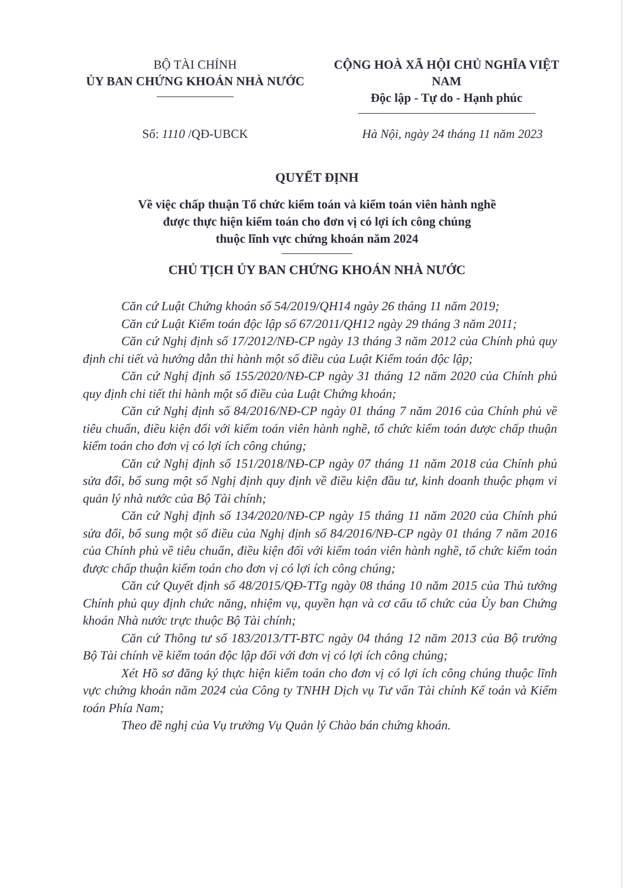BỘ TÀI CHÍNH
ỦY BAN CHỨNG KHOÁN NHÀ NƯỚC
CỘNG HOÀ XÃ HỘI CHỦ NGHĨA VIỆT NAM
Độc lập - Tự do - Hạnh phúc
Số: 1110 /QĐ-UBCK Hà Nội, ngày 24 tháng 11 năm 2023
QUYẾT ĐỊNH
Về việc chấp thuận Tổ chức kiểm toán và kiểm toán viên hành nghề
được thực hiện kiểm toán cho đơn vị có lợi ích công chúng
thuộc lĩnh vực chứng khoán năm 2024
CHỦ TỊCH ỦY BAN CHỨNG KHOÁN NHÀ NƯỚC
Căn cứ Luật Chứng khoán số 54/2019/QH14 ngày 26 tháng 11 năm 2019;
Căn cứ Luật Kiểm toán độc lập số 67/2011/QH12 ngày 29 tháng 3 năm 2011;
Căn cứ Nghị định số 17/2012/NĐ-CP ngày 13 tháng 3 năm 2012 của Chính phủ quy định chi tiết và hướng dẫn thi hành một số điều của Luật Kiểm toán độc lập;
Căn cứ Nghị định số 155/2020/NĐ-CP ngày 31 tháng 12 năm 2020 của Chính phủ quy định chi tiết thi hành một số điều của Luật Chứng khoán;
Căn cứ Nghị định số 84/2016/NĐ-CP ngày 01 tháng 7 năm 2016 của Chính phủ về tiêu chuẩn, điều kiện đối với kiểm toán viên hành nghề, tổ chức kiểm toán được chấp thuận kiểm toán cho đơn vị có lợi ích công chúng;
Căn cứ Nghị định số 151/2018/NĐ-CP ngày 07 tháng 11 năm 2018 của Chính phủ sửa đổi, bổ sung một số Nghị định quy định về điều kiện đầu tư, kinh doanh thuộc phạm vi quản lý nhà nước của Bộ Tài chính;
Căn cứ Nghị định số 134/2020/NĐ-CP ngày 15 tháng 11 năm 2020 của Chính phủ sửa đổi, bổ sung một số điều của Nghị định số 84/2016/NĐ-CP ngày 01 tháng 7 năm 2016 của Chính phủ về tiêu chuẩn, điều kiện đối với kiểm toán viên hành nghề, tổ chức kiểm toán được chấp thuận kiểm toán cho đơn vị có lợi ích công chúng;
Căn cứ Quyết định số 48/2015/QĐ-TTg ngày 08 tháng 10 năm 2015 của Thủ tướng Chính phủ quy định chức năng, nhiệm vụ, quyền hạn và cơ cấu tổ chức của Ủy ban Chứng khoán Nhà nước trực thuộc Bộ Tài chính;
Căn cứ Thông tư số 183/2013/TT-BTC ngày 04 tháng 12 năm 2013 của Bộ trưởng Bộ Tài chính về kiểm toán độc lập đối với đơn vị có lợi ích công chúng;
Xét Hồ sơ đăng ký thực hiện kiểm toán cho đơn vị có lợi ích công chúng thuộc lĩnh vực chứng khoán năm 2024 của Công ty TNHH Dịch vụ Tư vấn Tài chính Kế toán và Kiểm toán Phía Nam;
Theo đề nghị của Vụ trưởng Vụ Quản lý Chào bán chứng khoán.